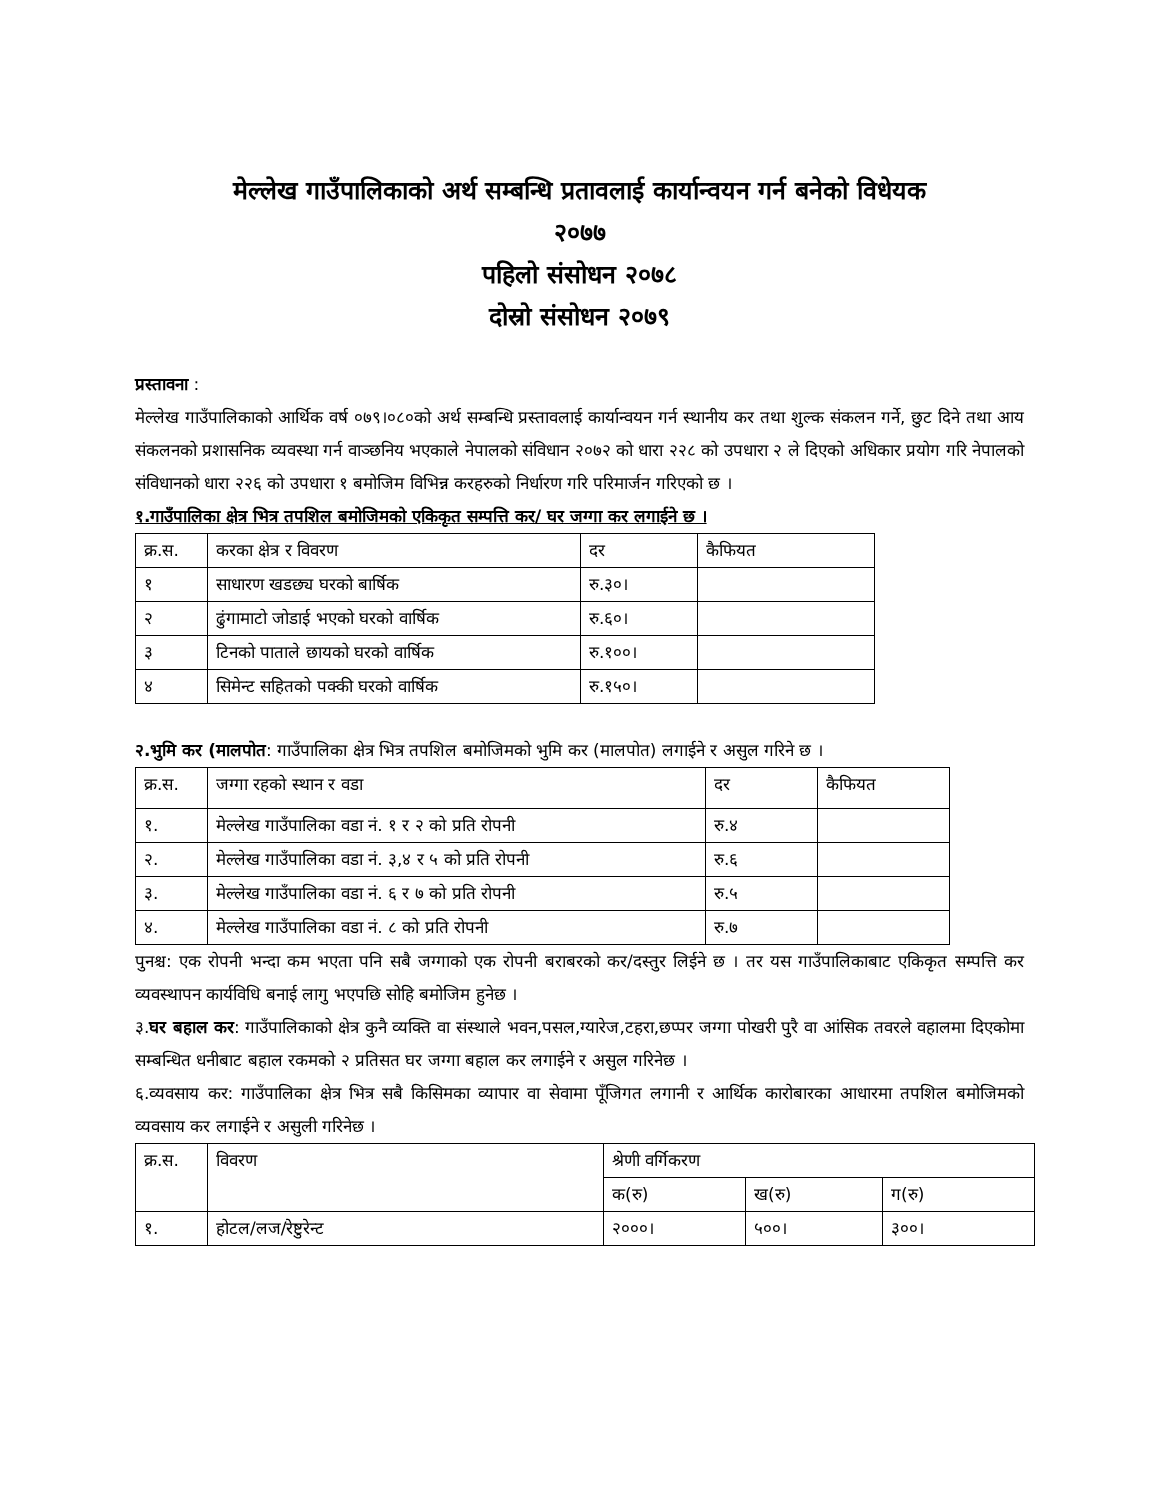मेल्लेख गाउँपालिकाको अर्थ सम्बन्धि प्रतावलाई कार्यान्वयन गर्न बनेको विधेयक
२०७७
पहिलो संसोधन २०७८
दोस्रो संसोधन २०७९
प्रस्तावना :
मेल्लेख गाउँपालिकाको आर्थिक वर्ष ०७९।०८०को अर्थ सम्बन्धि प्रस्तावलाई कार्यान्वयन गर्न स्थानीय कर तथा शुल्क संकलन गर्ने, छुट दिने तथा आय संकलनको प्रशासनिक व्यवस्था गर्न वाञ्छनिय भएकाले नेपालको संविधान २०७२ को धारा २२८ को उपधारा २ ले दिएको अधिकार प्रयोग गरि नेपालको संविधानको धारा २२६ को उपधारा १ बमोजिम विभिन्न करहरुको निर्धारण गरि परिमार्जन गरिएको छ ।
१.गाउँपालिका क्षेत्र भित्र तपशिल बमोजिमको एकिकृत सम्पत्ति कर/ घर जग्गा कर लगाईने छ ।
| क्र.स. | करका क्षेत्र र विवरण | दर | कैफियत |
| --- | --- | --- | --- |
| १ | साधारण खडछ्य घरको बार्षिक | रु.३०। | |
| २ | ढुंगामाटो जोडाई भएको घरको वार्षिक | रु.६०। | |
| ३ | टिनको पाताले छायको घरको वार्षिक | रु.१००। | |
| ४ | सिमेन्ट सहितको पक्की घरको वार्षिक | रु.१५०। | |
२.भुमि कर (मालपोत: गाउँपालिका क्षेत्र भित्र तपशिल बमोजिमको भुमि कर (मालपोत) लगाईने र असुल गरिने छ ।
| क्र.स. | जग्गा रहको स्थान र वडा | दर | कैफियत |
| --- | --- | --- | --- |
| १. | मेल्लेख गाउँपालिका वडा नं. १ र २ को प्रति रोपनी | रु.४ | |
| २. | मेल्लेख गाउँपालिका वडा नं. ३,४ र ५ को प्रति रोपनी | रु.६ | |
| ३. | मेल्लेख गाउँपालिका वडा नं. ६ र ७ को प्रति रोपनी | रु.५ | |
| ४. | मेल्लेख गाउँपालिका वडा नं. ८ को प्रति रोपनी | रु.७ | |
पुनश्च: एक रोपनी भन्दा कम भएता पनि सबै जग्गाको एक रोपनी बराबरको कर/दस्तुर लिईने छ । तर यस गाउँपालिकाबाट एकिकृत सम्पत्ति कर व्यवस्थापन कार्यविधि बनाई लागु भएपछि सोहि बमोजिम हुनेछ ।
३.घर बहाल कर: गाउँपालिकाको क्षेत्र कुनै व्यक्ति वा संस्थाले भवन,पसल,ग्यारेज,टहरा,छप्पर जग्गा पोखरी पुरै वा आंसिक तवरले वहालमा दिएकोमा सम्बन्धित धनीबाट बहाल रकमको २ प्रतिसत घर जग्गा बहाल कर लगाईने र असुल गरिनेछ ।
६.व्यवसाय कर: गाउँपालिका क्षेत्र भित्र सबै किसिमका व्यापार वा सेवामा पूँजिगत लगानी र आर्थिक कारोबारका आधारमा तपशिल बमोजिमको व्यवसाय कर लगाईने र असुली गरिनेछ ।
| क्र.स. | विवरण | श्रेणी वर्गिकरण | | |
| --- | --- | --- | --- | --- |
| | | क(रु) | ख(रु) | ग(रु) |
| १. | होटल/लज/रेष्टुरेन्ट | २०००। | ५००। | ३००। |